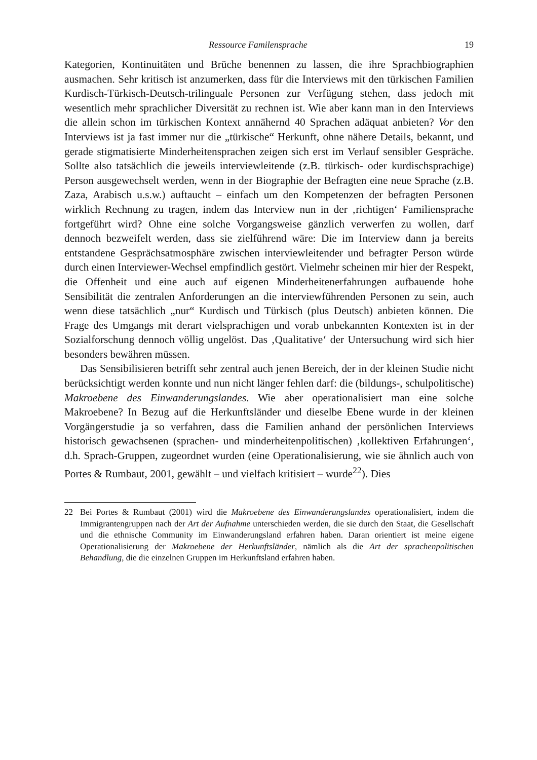Ressource Familensprache 19
Kategorien, Kontinuitäten und Brüche benennen zu lassen, die ihre Sprach­biographien ausmachen. Sehr kritisch ist anzumerken, dass für die Interviews mit den türkischen Familien Kurdisch-Türkisch-Deutsch-trilinguale Personen zur Verfügung stehen, dass jedoch mit wesentlich mehr sprachlicher Diversität zu rechnen ist. Wie aber kann man in den Interviews die allein schon im türki­schen Kontext annähernd 40 Sprachen adäquat anbieten? Vor den Interviews ist ja fast immer nur die „türkische“ Herkunft, ohne nähere Details, bekannt, und gerade stigmatisierte Minderheitensprachen zeigen sich erst im Verlauf sensibler Gespräche. Sollte also tatsächlich die jeweils interviewleitende (z.B. türkisch- oder kurdischsprachige) Person ausgewechselt werden, wenn in der Biographie der Befragten eine neue Sprache (z.B. Zaza, Arabisch u.s.w.) auftaucht – einfach um den Kompetenzen der befragten Personen wirklich Rechnung zu tragen, in­dem das Interview nun in der ‚richtigen‘ Familiensprache fortgeführt wird? Oh­ne eine solche Vorgangsweise gänzlich verwerfen zu wollen, darf dennoch be­zweifelt werden, dass sie zielführend wäre: Die im Interview dann ja bereits ent­standene Gesprächsatmosphäre zwischen interviewleitender und befragter Per­son würde durch einen Interviewer-Wechsel empfindlich gestört. Vielmehr scheinen mir hier der Respekt, die Offenheit und eine auch auf eigenen Minder­heitenerfahrungen aufbauende hohe Sensibilität die zentralen Anforderungen an die interviewführenden Personen zu sein, auch wenn diese tatsächlich „nur“ Kurdisch und Türkisch (plus Deutsch) anbieten können. Die Frage des Umgangs mit derart vielsprachigen und vorab unbekannten Kontexten ist in der Sozial­forschung dennoch völlig ungelöst. Das ‚Qualitative‘ der Untersuchung wird sich hier besonders bewähren müssen.
Das Sensibilisieren betrifft sehr zentral auch jenen Bereich, der in der kleinen Studie nicht berücksichtigt werden konnte und nun nicht länger fehlen darf: die (bildungs-, schulpolitische) Makroebene des Einwanderungslandes. Wie aber operationalisiert man eine solche Makroebene? In Bezug auf die Herkunfts­länder und dieselbe Ebene wurde in der kleinen Vorgängerstudie ja so verfahren, dass die Familien anhand der persönlichen Interviews historisch gewachsenen (sprachen- und minderheitenpolitischen) ‚kollektiven Erfahrungen‘, d.h. Sprach-Gruppen, zugeordnet wurden (eine Operationalisierung, wie sie ähnlich auch von Portes & Rumbaut, 2001, gewählt – und vielfach kritisiert – wurde<sup>22</sup>). Dies
22 Bei Portes & Rumbaut (2001) wird die Makroebene des Einwanderungslandes operationa­lisiert, indem die Immigrantengruppen nach der Art der Aufnahme unterschieden werden, die sie durch den Staat, die Gesellschaft und die ethnische Community im Einwanderungs­land erfahren haben. Daran orientiert ist meine eigene Operationalisierung der Makroebe­ne der Herkunftsländer, nämlich als die Art der sprachenpolitischen Behandlung, die die einzelnen Gruppen im Herkunftsland erfahren haben.